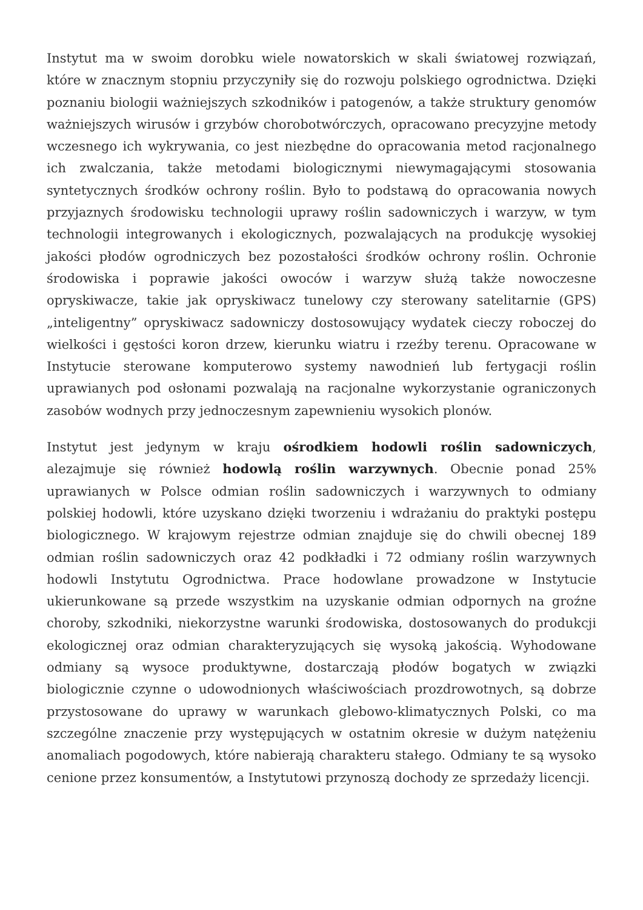Instytut ma w swoim dorobku wiele nowatorskich w skali światowej rozwiązań, które w znacznym stopniu przyczyniły się do rozwoju polskiego ogrodnictwa. Dzięki poznaniu biologii ważniejszych szkodników i patogenów, a także struktury genomów ważniejszych wirusów i grzybów chorobotwórczych, opracowano precyzyjne metody wczesnego ich wykrywania, co jest niezbędne do opracowania metod racjonalnego ich zwalczania, także metodami biologicznymi niewymagającymi stosowania syntetycznych środków ochrony roślin. Było to podstawą do opracowania nowych przyjaznych środowisku technologii uprawy roślin sadowniczych i warzyw, w tym technologii integrowanych i ekologicznych, pozwalających na produkcję wysokiej jakości płodów ogrodniczych bez pozostałości środków ochrony roślin. Ochronie środowiska i poprawie jakości owoców i warzyw służą także nowoczesne opryskiwacze, takie jak opryskiwacz tunelowy czy sterowany satelitarnie (GPS) „inteligentny” opryskiwacz sadowniczy dostosowujący wydatek cieczy roboczej do wielkości i gęstości koron drzew, kierunku wiatru i rzeźby terenu. Opracowane w Instytucie sterowane komputerowo systemy nawodnień lub fertygacji roślin uprawianych pod osłonami pozwalają na racjonalne wykorzystanie ograniczonych zasobów wodnych przy jednoczesnym zapewnieniu wysokich plonów.
Instytut jest jedynym w kraju ośrodkiem hodowli roślin sadowniczych, alezajmuje się również hodowlą roślin warzywnych. Obecnie ponad 25% uprawianych w Polsce odmian roślin sadowniczych i warzywnych to odmiany polskiej hodowli, które uzyskano dzięki tworzeniu i wdrażaniu do praktyki postępu biologicznego. W krajowym rejestrze odmian znajduje się do chwili obecnej 189 odmian roślin sadowniczych oraz 42 podkładki i 72 odmiany roślin warzywnych hodowli Instytutu Ogrodnictwa. Prace hodowlane prowadzone w Instytucie ukierunkowane są przede wszystkim na uzyskanie odmian odpornych na groźne choroby, szkodniki, niekorzystne warunki środowiska, dostosowanych do produkcji ekologicznej oraz odmian charakteryzujących się wysoką jakością. Wyhodowane odmiany są wysoce produktywne, dostarczają płodów bogatych w związki biologicznie czynne o udowodnionych właściwościach prozdrowotnych, są dobrze przystosowane do uprawy w warunkach glebowo-klimatycznych Polski, co ma szczególne znaczenie przy występujących w ostatnim okresie w dużym natężeniu anomaliach pogodowych, które nabierają charakteru stałego. Odmiany te są wysoko cenione przez konsumentów, a Instytutowi przynoszą dochody ze sprzedaży licencji.